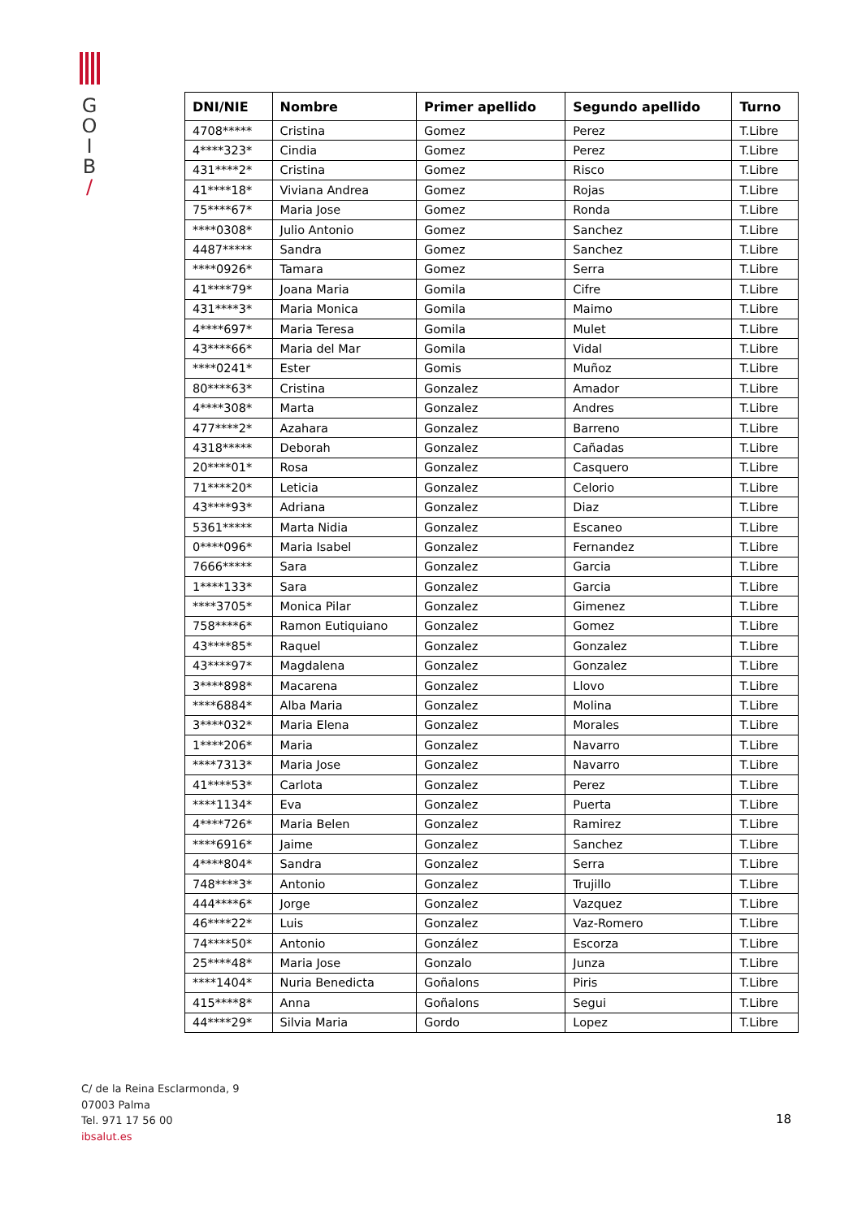G
O
I
B
/
| DNI/NIE | Nombre | Primer apellido | Segundo apellido | Turno |
| --- | --- | --- | --- | --- |
| 4708***** | Cristina | Gomez | Perez | T.Libre |
| 4****323* | Cindia | Gomez | Perez | T.Libre |
| 431****2* | Cristina | Gomez | Risco | T.Libre |
| 41****18* | Viviana Andrea | Gomez | Rojas | T.Libre |
| 75****67* | Maria Jose | Gomez | Ronda | T.Libre |
| ****0308* | Julio Antonio | Gomez | Sanchez | T.Libre |
| 4487***** | Sandra | Gomez | Sanchez | T.Libre |
| ****0926* | Tamara | Gomez | Serra | T.Libre |
| 41****79* | Joana Maria | Gomila | Cifre | T.Libre |
| 431****3* | Maria Monica | Gomila | Maimo | T.Libre |
| 4****697* | Maria Teresa | Gomila | Mulet | T.Libre |
| 43****66* | Maria del Mar | Gomila | Vidal | T.Libre |
| ****0241* | Ester | Gomis | Muñoz | T.Libre |
| 80****63* | Cristina | Gonzalez | Amador | T.Libre |
| 4****308* | Marta | Gonzalez | Andres | T.Libre |
| 477****2* | Azahara | Gonzalez | Barreno | T.Libre |
| 4318***** | Deborah | Gonzalez | Cañadas | T.Libre |
| 20****01* | Rosa | Gonzalez | Casquero | T.Libre |
| 71****20* | Leticia | Gonzalez | Celorio | T.Libre |
| 43****93* | Adriana | Gonzalez | Diaz | T.Libre |
| 5361***** | Marta Nidia | Gonzalez | Escaneo | T.Libre |
| 0****096* | Maria Isabel | Gonzalez | Fernandez | T.Libre |
| 7666***** | Sara | Gonzalez | Garcia | T.Libre |
| 1****133* | Sara | Gonzalez | Garcia | T.Libre |
| ****3705* | Monica Pilar | Gonzalez | Gimenez | T.Libre |
| 758****6* | Ramon Eutiquiano | Gonzalez | Gomez | T.Libre |
| 43****85* | Raquel | Gonzalez | Gonzalez | T.Libre |
| 43****97* | Magdalena | Gonzalez | Gonzalez | T.Libre |
| 3****898* | Macarena | Gonzalez | Llovo | T.Libre |
| ****6884* | Alba Maria | Gonzalez | Molina | T.Libre |
| 3****032* | Maria Elena | Gonzalez | Morales | T.Libre |
| 1****206* | Maria | Gonzalez | Navarro | T.Libre |
| ****7313* | Maria Jose | Gonzalez | Navarro | T.Libre |
| 41****53* | Carlota | Gonzalez | Perez | T.Libre |
| ****1134* | Eva | Gonzalez | Puerta | T.Libre |
| 4****726* | Maria Belen | Gonzalez | Ramirez | T.Libre |
| ****6916* | Jaime | Gonzalez | Sanchez | T.Libre |
| 4****804* | Sandra | Gonzalez | Serra | T.Libre |
| 748****3* | Antonio | Gonzalez | Trujillo | T.Libre |
| 444****6* | Jorge | Gonzalez | Vazquez | T.Libre |
| 46****22* | Luis | Gonzalez | Vaz-Romero | T.Libre |
| 74****50* | Antonio | González | Escorza | T.Libre |
| 25****48* | Maria Jose | Gonzalo | Junza | T.Libre |
| ****1404* | Nuria Benedicta | Goñalons | Piris | T.Libre |
| 415****8* | Anna | Goñalons | Segui | T.Libre |
| 44****29* | Silvia Maria | Gordo | Lopez | T.Libre |
C/ de la Reina Esclarmonda, 9
07003 Palma
Tel. 971 17 56 00
ibsalut.es
18